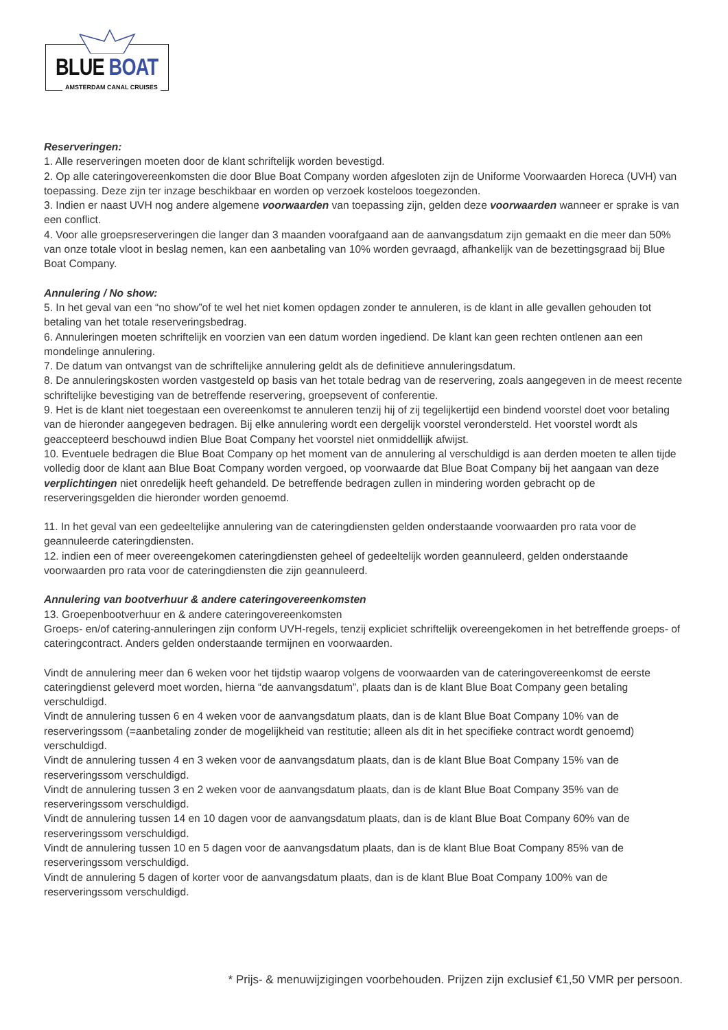BLUE BOAT
AMSTERDAM CANAL CRUISES
Reserveringen:
1. Alle reserveringen moeten door de klant schriftelijk worden bevestigd.
2. Op alle cateringovereenkomsten die door Blue Boat Company worden afgesloten zijn de Uniforme Voorwaarden Horeca (UVH) van toepassing. Deze zijn ter inzage beschikbaar en worden op verzoek kosteloos toegezonden.
3. Indien er naast UVH nog andere algemene voorwaarden van toepassing zijn, gelden deze voorwaarden wanneer er sprake is van een conflict.
4. Voor alle groepsreserveringen die langer dan 3 maanden voorafgaand aan de aanvangsdatum zijn gemaakt en die meer dan 50% van onze totale vloot in beslag nemen, kan een aanbetaling van 10% worden gevraagd, afhankelijk van de bezettingsgraad bij Blue Boat Company.
Annulering / No show:
5. In het geval van een “no show”of te wel het niet komen opdagen zonder te annuleren, is de klant in alle gevallen gehouden tot betaling van het totale reserveringsbedrag.
6. Annuleringen moeten schriftelijk en voorzien van een datum worden ingediend. De klant kan geen rechten ontlenen aan een mondelinge annulering.
7. De datum van ontvangst van de schriftelijke annulering geldt als de definitieve annuleringsdatum.
8. De annuleringskosten worden vastgesteld op basis van het totale bedrag van de reservering, zoals aangegeven in de meest recente schriftelijke bevestiging van de betreffende reservering, groepsevent of conferentie.
9. Het is de klant niet toegestaan een overeenkomst te annuleren tenzij hij of zij tegelijkertijd een bindend voorstel doet voor betaling van de hieronder aangegeven bedragen. Bij elke annulering wordt een dergelijk voorstel verondersteld. Het voorstel wordt als geaccepteerd beschouwd indien Blue Boat Company het voorstel niet onmiddellijk afwijst.
10. Eventuele bedragen die Blue Boat Company op het moment van de annulering al verschuldigd is aan derden moeten te allen tijde volledig door de klant aan Blue Boat Company worden vergoed, op voorwaarde dat Blue Boat Company bij het aangaan van deze verplichtingen niet onredelijk heeft gehandeld. De betreffende bedragen zullen in mindering worden gebracht op de reserveringsgelden die hieronder worden genoemd.
11. In het geval van een gedeeltelijke annulering van de cateringdiensten gelden onderstaande voorwaarden pro rata voor de geannuleerde cateringdiensten.
12. indien een of meer overeengekomen cateringdiensten geheel of gedeeltelijk worden geannuleerd, gelden onderstaande voorwaarden pro rata voor de cateringdiensten die zijn geannuleerd.
Annulering van bootverhuur & andere cateringovereenkomsten
13. Groepenbootverhuur en & andere cateringovereenkomsten
Groeps- en/of catering-annuleringen zijn conform UVH-regels, tenzij expliciet schriftelijk overeengekomen in het betreffende groeps- of cateringcontract. Anders gelden onderstaande termijnen en voorwaarden.
Vindt de annulering meer dan 6 weken voor het tijdstip waarop volgens de voorwaarden van de cateringovereenkomst de eerste cateringdienst geleverd moet worden, hierna “de aanvangsdatum”, plaats dan is de klant Blue Boat Company geen betaling verschuldigd.
Vindt de annulering tussen 6 en 4 weken voor de aanvangsdatum plaats, dan is de klant Blue Boat Company 10% van de reserveringssom (=aanbetaling zonder de mogelijkheid van restitutie; alleen als dit in het specifieke contract wordt genoemd) verschuldigd.
Vindt de annulering tussen 4 en 3 weken voor de aanvangsdatum plaats, dan is de klant Blue Boat Company 15% van de reserveringssom verschuldigd.
Vindt de annulering tussen 3 en 2 weken voor de aanvangsdatum plaats, dan is de klant Blue Boat Company 35% van de reserveringssom verschuldigd.
Vindt de annulering tussen 14 en 10 dagen voor de aanvangsdatum plaats, dan is de klant Blue Boat Company 60% van de reserveringssom verschuldigd.
Vindt de annulering tussen 10 en 5 dagen voor de aanvangsdatum plaats, dan is de klant Blue Boat Company 85% van de reserveringssom verschuldigd.
Vindt de annulering 5 dagen of korter voor de aanvangsdatum plaats, dan is de klant Blue Boat Company 100% van de reserveringssom verschuldigd.
* Prijs- & menuwijzigingen voorbehouden. Prijzen zijn exclusief €1,50 VMR per persoon.